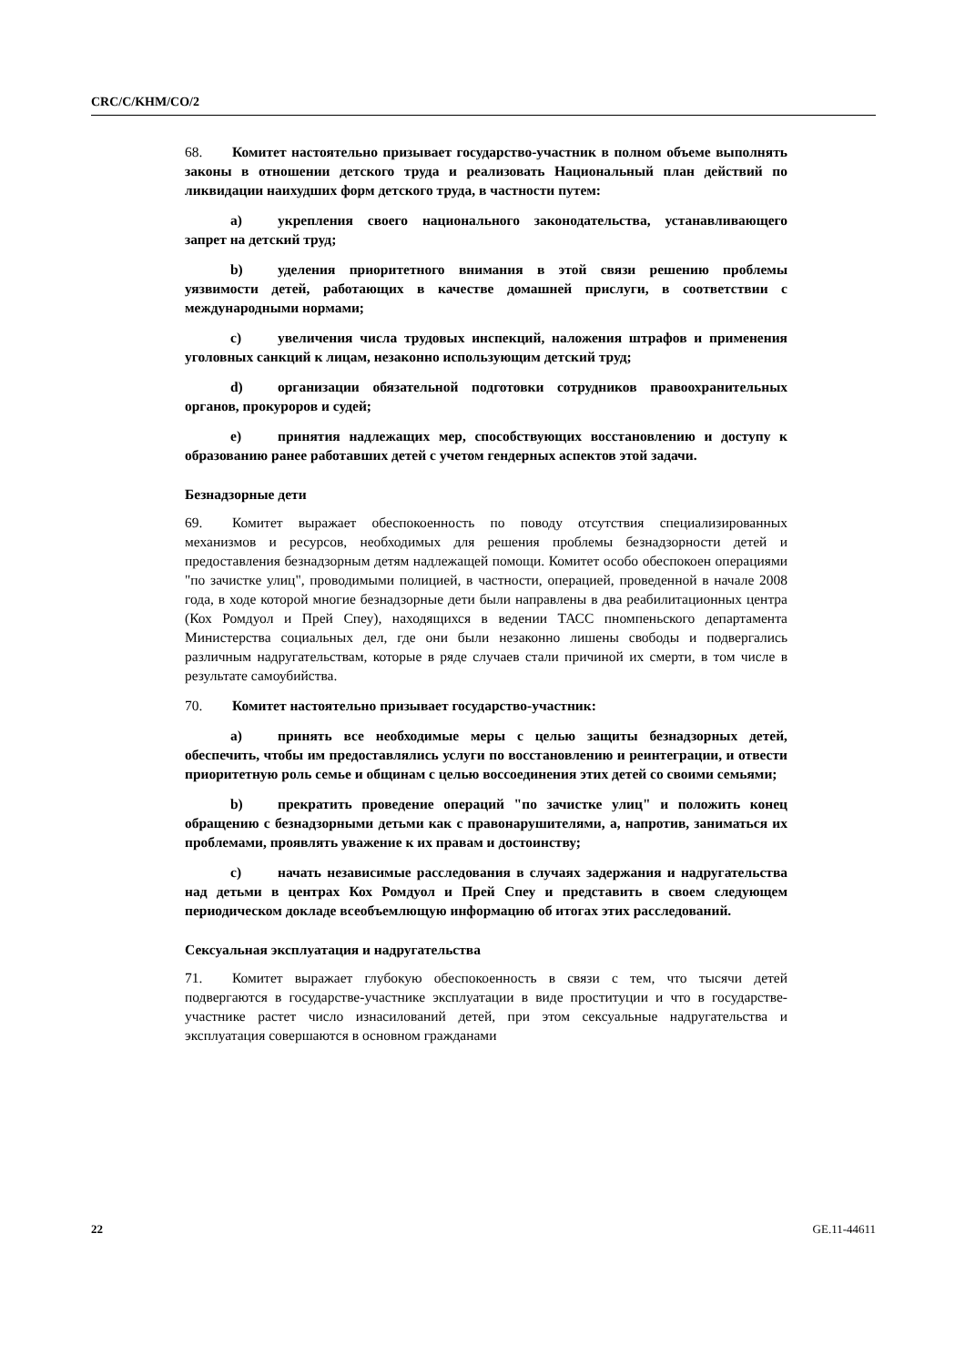CRC/C/KHM/CO/2
68. Комитет настоятельно призывает государство-участник в полном объеме выполнять законы в отношении детского труда и реализовать Национальный план действий по ликвидации наихудших форм детского труда, в частности путем:
a) укрепления своего национального законодательства, устанавливающего запрет на детский труд;
b) уделения приоритетного внимания в этой связи решению проблемы уязвимости детей, работающих в качестве домашней прислуги, в соответствии с международными нормами;
c) увеличения числа трудовых инспекций, наложения штрафов и применения уголовных санкций к лицам, незаконно использующим детский труд;
d) организации обязательной подготовки сотрудников правоохранительных органов, прокуроров и судей;
e) принятия надлежащих мер, способствующих восстановлению и доступу к образованию ранее работавших детей с учетом гендерных аспектов этой задачи.
Безнадзорные дети
69. Комитет выражает обеспокоенность по поводу отсутствия специализированных механизмов и ресурсов, необходимых для решения проблемы безнадзорности детей и предоставления безнадзорным детям надлежащей помощи. Комитет особо обеспокоен операциями "по зачистке улиц", проводимыми полицией, в частности, операцией, проведенной в начале 2008 года, в ходе которой многие безнадзорные дети были направлены в два реабилитационных центра (Кох Ромдуол и Прей Спеу), находящихся в ведении ТАСС пномпеньского департамента Министерства социальных дел, где они были незаконно лишены свободы и подвергались различным надругательствам, которые в ряде случаев стали причиной их смерти, в том числе в результате самоубийства.
70. Комитет настоятельно призывает государство-участник:
a) принять все необходимые меры с целью защиты безнадзорных детей, обеспечить, чтобы им предоставлялись услуги по восстановлению и реинтеграции, и отвести приоритетную роль семье и общинам с целью воссоединения этих детей со своими семьями;
b) прекратить проведение операций "по зачистке улиц" и положить конец обращению с безнадзорными детьми как с правонарушителями, а, напротив, заниматься их проблемами, проявлять уважение к их правам и достоинству;
c) начать независимые расследования в случаях задержания и надругательства над детьми в центрах Кох Ромдуол и Прей Спеу и представить в своем следующем периодическом докладе всеобъемлющую информацию об итогах этих расследований.
Сексуальная эксплуатация и надругательства
71. Комитет выражает глубокую обеспокоенность в связи с тем, что тысячи детей подвергаются в государстве-участнике эксплуатации в виде проституции и что в государстве-участнике растет число изнасилований детей, при этом сексуальные надругательства и эксплуатация совершаются в основном гражданами
22 GE.11-44611